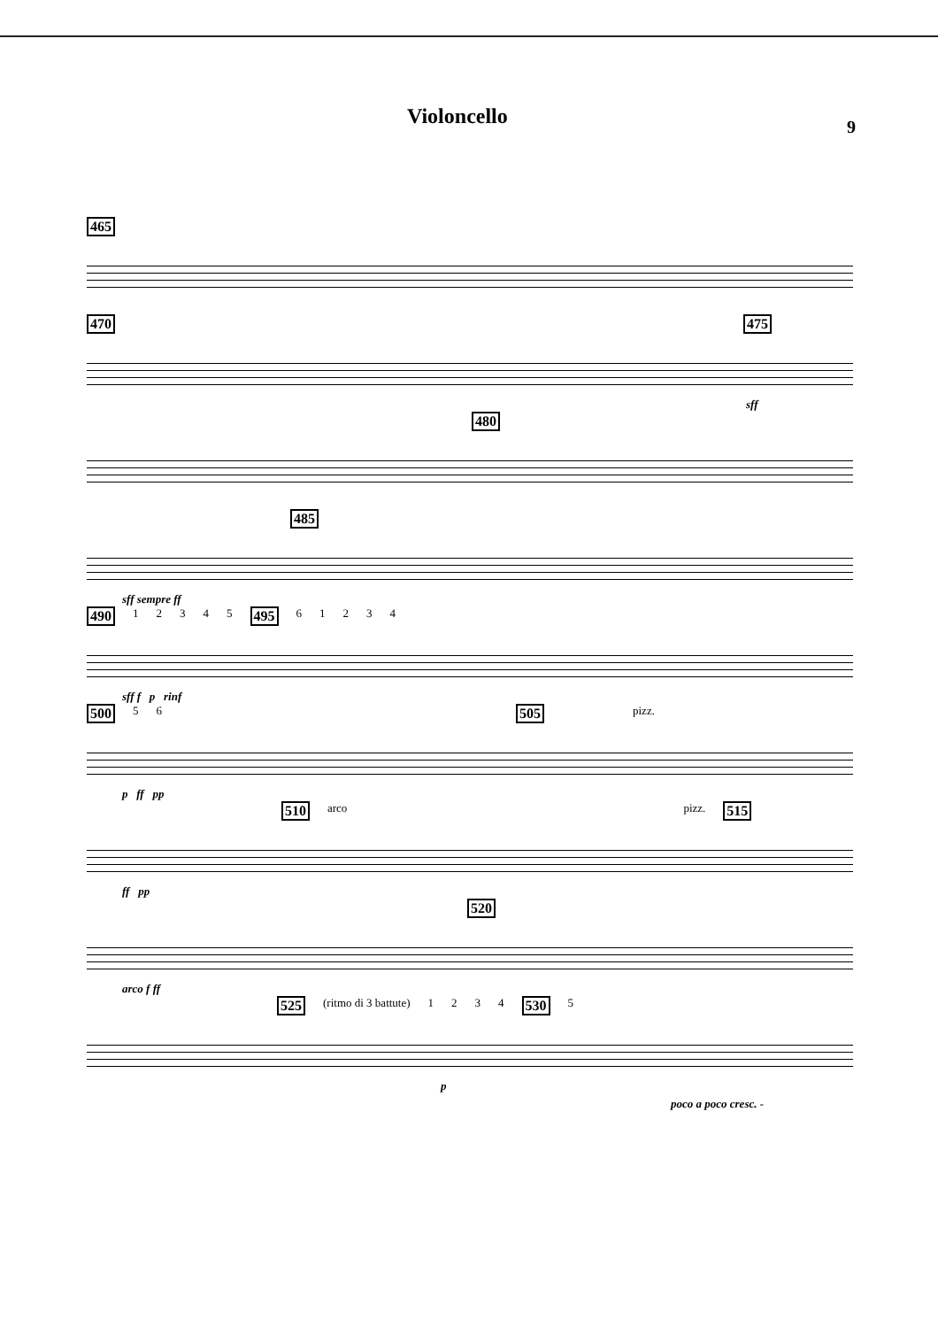Violoncello
9
465
470 475
sff
480
485
sff sempre ff
490 12345 495 61234
sff f p rinf
500 5 6 505 pizz.
p ff pp
510 arco pizz. 515
ff pp
520
arco f ff
525 (ritmo di 3 battute) 1234 530 5
p
poco a poco cresc. -